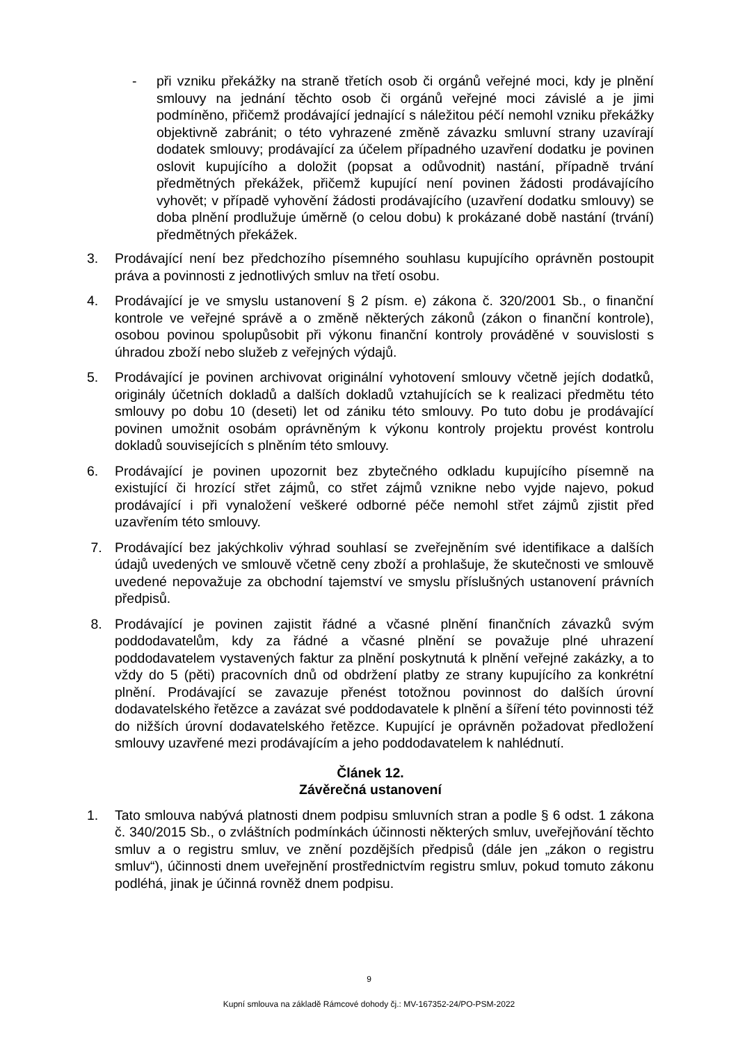- při vzniku překážky na straně třetích osob či orgánů veřejné moci, kdy je plnění smlouvy na jednání těchto osob či orgánů veřejné moci závislé a je jimi podmíněno, přičemž prodávající jednající s náležitou péčí nemohl vzniku překážky objektivně zabránit; o této vyhrazené změně závazku smluvní strany uzavírají dodatek smlouvy; prodávající za účelem případného uzavření dodatku je povinen oslovit kupujícího a doložit (popsat a odůvodnit) nastání, případně trvání předmětných překážek, přičemž kupující není povinen žádosti prodávajícího vyhovět; v případě vyhovění žádosti prodávajícího (uzavření dodatku smlouvy) se doba plnění prodlužuje úměrně (o celou dobu) k prokázané době nastání (trvání) předmětných překážek.
3. Prodávající není bez předchozího písemného souhlasu kupujícího oprávněn postoupit práva a povinnosti z jednotlivých smluv na třetí osobu.
4. Prodávající je ve smyslu ustanovení § 2 písm. e) zákona č. 320/2001 Sb., o finanční kontrole ve veřejné správě a o změně některých zákonů (zákon o finanční kontrole), osobou povinou spolupůsobit při výkonu finanční kontroly prováděné v souvislosti s úhradou zboží nebo služeb z veřejných výdajů.
5. Prodávající je povinen archivovat originální vyhotovení smlouvy včetně jejích dodatků, originály účetních dokladů a dalších dokladů vztahujících se k realizaci předmětu této smlouvy po dobu 10 (deseti) let od zániku této smlouvy. Po tuto dobu je prodávající povinen umožnit osobám oprávněným k výkonu kontroly projektu provést kontrolu dokladů souvisejících s plněním této smlouvy.
6. Prodávající je povinen upozornit bez zbytečného odkladu kupujícího písemně na existující či hrozící střet zájmů, co střet zájmů vznikne nebo vyjde najevo, pokud prodávající i při vynaložení veškeré odborné péče nemohl střet zájmů zjistit před uzavřením této smlouvy.
7. Prodávající bez jakýchkoliv výhrad souhlasí se zveřejněním své identifikace a dalších údajů uvedených ve smlouvě včetně ceny zboží a prohlašuje, že skutečnosti ve smlouvě uvedené nepovažuje za obchodní tajemství ve smyslu příslušných ustanovení právních předpisů.
8. Prodávající je povinen zajistit řádné a včasné plnění finančních závazků svým poddodavatelům, kdy za řádné a včasné plnění se považuje plné uhrazení poddodavatelem vystavených faktur za plnění poskytnutá k plnění veřejné zakázky, a to vždy do 5 (pěti) pracovních dnů od obdržení platby ze strany kupujícího za konkrétní plnění. Prodávající se zavazuje přenést totožnou povinnost do dalších úrovní dodavatelského řetězce a zavázat své poddodavatele k plnění a šíření této povinnosti též do nižších úrovní dodavatelského řetězce. Kupující je oprávněn požadovat předložení smlouvy uzavřené mezi prodávajícím a jeho poddodavatelem k nahlédnutí.
Článek 12.
Závěrečná ustanovení
1. Tato smlouva nabývá platnosti dnem podpisu smluvních stran a podle § 6 odst. 1 zákona č. 340/2015 Sb., o zvláštních podmínkách účinnosti některých smluv, uveřejňování těchto smluv a o registru smluv, ve znění pozdějších předpisů (dále jen „zákon o registru smluv“), účinnosti dnem uveřejnění prostřednictvím registru smluv, pokud tomuto zákonu podléhá, jinak je účinná rovněž dnem podpisu.
9
Kupní smlouva na základě Rámcové dohody čj.: MV-167352-24/PO-PSM-2022